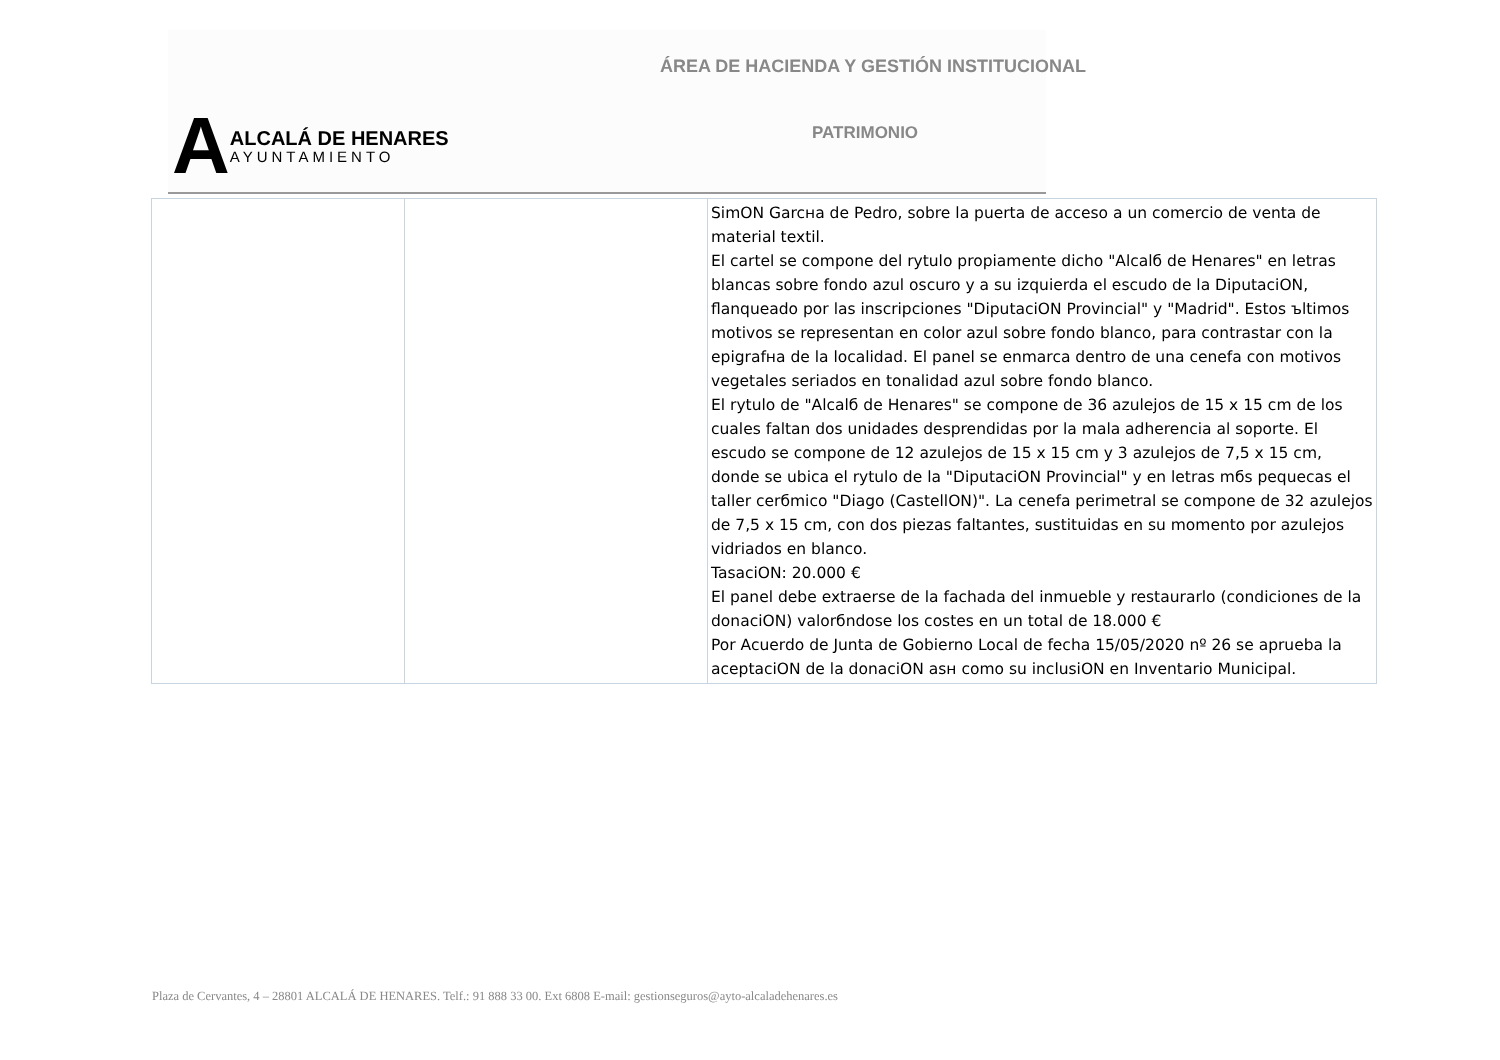ÁREA DE HACIENDA Y GESTIÓN INSTITUCIONAL
A
ALCALÁ DE HENARES
AYUNTAMIENTO
PATRIMONIO
| | | SimON Garcнa de Pedro, sobre la puerta de acceso a un comercio de venta de material textil. El cartel se compone del rytulo propiamente dicho "Alcalб de Henares" en letras blancas sobre fondo azul oscuro y a su izquierda el escudo de la DiputaciON, flanqueado por las inscripciones "DiputaciON Provincial" y "Madrid". Estos ъltimos motivos se representan en color azul sobre fondo blanco, para contrastar con la epigrafнa de la localidad. El panel se enmarca dentro de una cenefa con motivos vegetales seriados en tonalidad azul sobre fondo blanco. El rytulo de "Alcalб de Henares" se compone de 36 azulejos de 15 x 15 cm de los cuales faltan dos unidades desprendidas por la mala adherencia al soporte. El escudo se compone de 12 azulejos de 15 x 15 cm y 3 azulejos de 7,5 x 15 cm, donde se ubica el rytulo de la "DiputaciON Provincial" y en letras mбs pequecas el taller cerбmico "Diago (CastellON)". La cenefa perimetral se compone de 32 azulejos de 7,5 x 15 cm, con dos piezas faltantes, sustituidas en su momento por azulejos vidriados en blanco. TasaciON: 20.000 € El panel debe extraerse de la fachada del inmueble y restaurarlo (condiciones de la donaciON) valorбndose los costes en un total de 18.000 € Por Acuerdo de Junta de Gobierno Local de fecha 15/05/2020 nº 26 se aprueba la aceptaciON de la donaciON asн como su inclusiON en Inventario Municipal. |
Plaza de Cervantes, 4 – 28801 ALCALÁ DE HENARES. Telf.: 91 888 33 00. Ext 6808 E-mail: gestionseguros@ayto-alcaladehenares.es